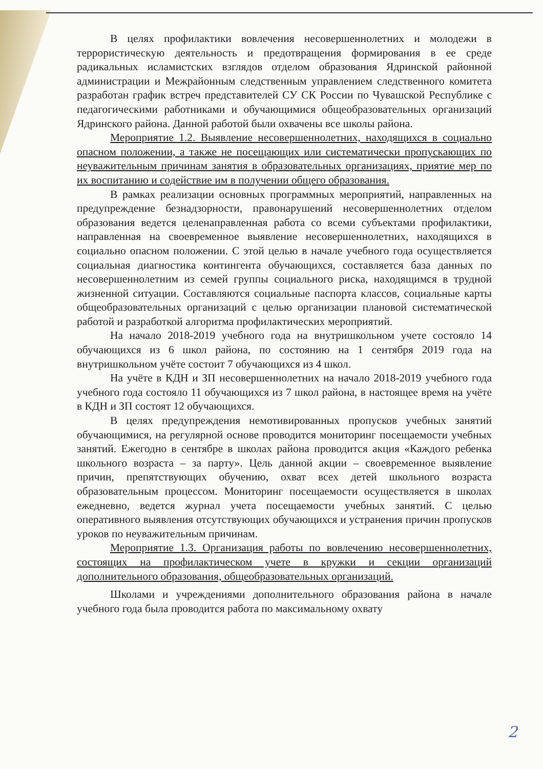В целях профилактики вовлечения несовершеннолетних и молодежи в террористическую деятельность и предотвращения формирования в ее среде радикальных исламистских взглядов отделом образования Ядринской районной администрации и Межрайонным следственным управлением следственного комитета разработан график встреч представителей СУ СК России по Чувашской Республике с педагогическими работниками и обучающимися общеобразовательных организаций Ядринского района. Данной работой были охвачены все школы района.
Мероприятие 1.2. Выявление несовершеннолетних, находящихся в социально опасном положении, а также не посещающих или систематически пропускающих по неуважительным причинам занятия в образовательных организациях, приятие мер по их воспитанию и содействие им в получении общего образования.
В рамках реализации основных программных мероприятий, направленных на предупреждение безнадзорности, правонарушений несовершеннолетних отделом образования ведется целенаправленная работа со всеми субъектами профилактики, направленная на своевременное выявление несовершеннолетних, находящихся в социально опасном положении. С этой целью в начале учебного года осуществляется социальная диагностика контингента обучающихся, составляется база данных по несовершеннолетним из семей группы социального риска, находящимся в трудной жизненной ситуации. Составляются социальные паспорта классов, социальные карты общеобразовательных организаций с целью организации плановой систематической работой и разработкой алгоритма профилактических мероприятий.
На начало 2018-2019 учебного года на внутришкольном учете состояло 14 обучающихся из 6 школ района, по состоянию на 1 сентября 2019 года на внутришкольном учёте состоит 7 обучающихся из 4 школ.
На учёте в КДН и ЗП несовершеннолетних на начало 2018-2019 учебного года учебного года состояло 11 обучающихся из 7 школ района, в настоящее время на учёте в КДН и ЗП состоят 12 обучающихся.
В целях предупреждения немотивированных пропусков учебных занятий обучающимися, на регулярной основе проводится мониторинг посещаемости учебных занятий. Ежегодно в сентябре в школах района проводится акция «Каждого ребенка школьного возраста – за парту». Цель данной акции – своевременное выявление причин, препятствующих обучению, охват всех детей школьного возраста образовательным процессом. Мониторинг посещаемости осуществляется в школах ежедневно, ведется журнал учета посещаемости учебных занятий. С целью оперативного выявления отсутствующих обучающихся и устранения причин пропусков уроков по неуважительным причинам.
Мероприятие 1.3. Организация работы по вовлечению несовершеннолетних, состоящих на профилактическом учете в кружки и секции организаций дополнительного образования, общеобразовательных организаций.
Школами и учреждениями дополнительного образования района в начале учебного года была проводится работа по максимальному охвату
2